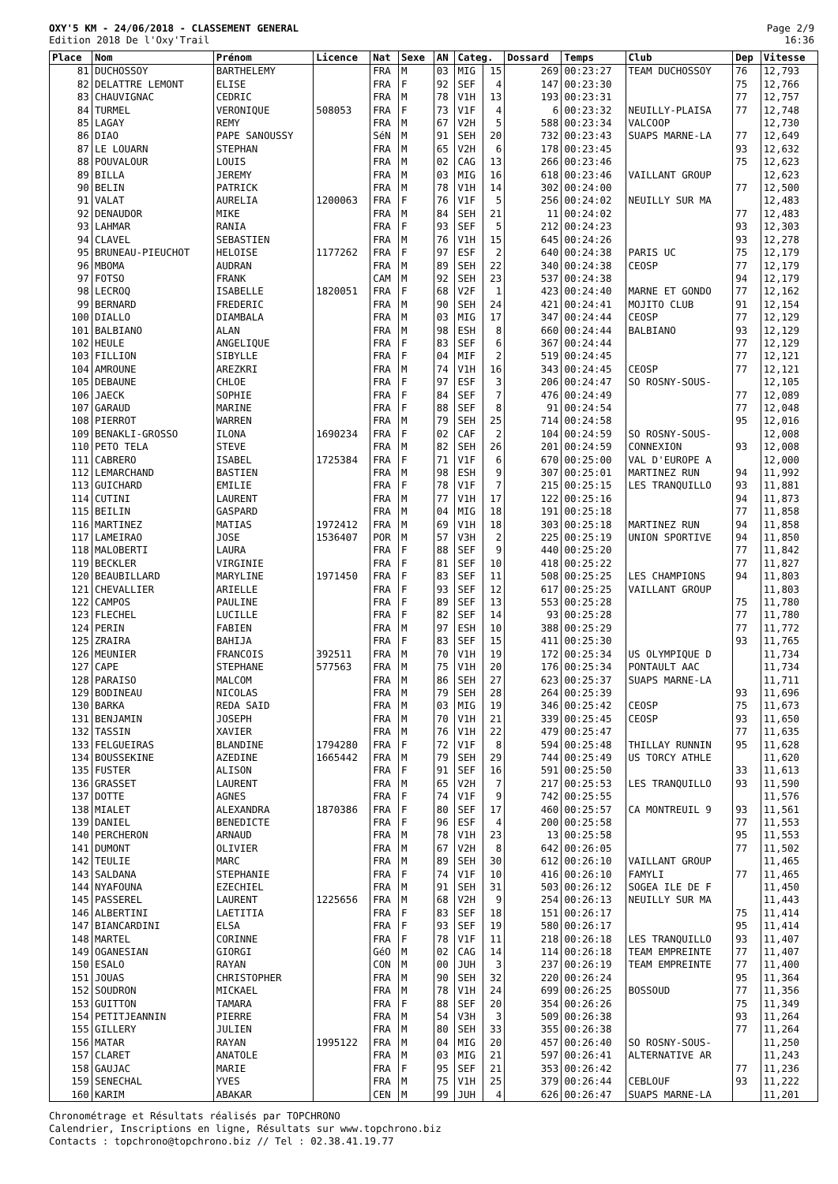OXY'5 KM - 24/06/2018 - CLASSEMENT GENERAL
Edition 2018 De l'Oxy'Trail
Page 2/9
16:36
| Place | Nom | Prénom | Licence | Nat | Sexe | AN | Categ. | | Dossard | Temps | Club | Dep | Vitesse |
| --- | --- | --- | --- | --- | --- | --- | --- | --- | --- | --- | --- | --- | --- |
| 81 | DUCHOSSOY | BARTHELEMY | | FRA | M | 03 | MIG | 15 | 269 | 00:23:27 | TEAM DUCHOSSOY | 76 | 12,793 |
| 82 | DELATTRE LEMONT | ELISE | | FRA | F | 92 | SEF | 4 | 147 | 00:23:30 | | 75 | 12,766 |
| 83 | CHAUVIGNAC | CEDRIC | | FRA | M | 78 | V1H | 13 | 193 | 00:23:31 | | 77 | 12,757 |
| 84 | TURMEL | VERONIQUE | 508053 | FRA | F | 73 | V1F | 4 | 6 | 00:23:32 | NEUILLY-PLAISA | 77 | 12,748 |
| 85 | LAGAY | REMY | | FRA | M | 67 | V2H | 5 | 588 | 00:23:34 | VALCOOP | | 12,730 |
| 86 | DIAO | PAPE SANOUSSY | | SéN | M | 91 | SEH | 20 | 732 | 00:23:43 | SUAPS MARNE-LA | 77 | 12,649 |
| 87 | LE LOUARN | STEPHAN | | FRA | M | 65 | V2H | 6 | 178 | 00:23:45 | | 93 | 12,632 |
| 88 | POUVALOUR | LOUIS | | FRA | M | 02 | CAG | 13 | 266 | 00:23:46 | | 75 | 12,623 |
| 89 | BILLA | JEREMY | | FRA | M | 03 | MIG | 16 | 618 | 00:23:46 | VAILLANT GROUP | | 12,623 |
| 90 | BELIN | PATRICK | | FRA | M | 78 | V1H | 14 | 302 | 00:24:00 | | 77 | 12,500 |
| 91 | VALAT | AURELIA | 1200063 | FRA | F | 76 | V1F | 5 | 256 | 00:24:02 | NEUILLY SUR MA | | 12,483 |
| 92 | DENAUDOR | MIKE | | FRA | M | 84 | SEH | 21 | 11 | 00:24:02 | | 77 | 12,483 |
| 93 | LAHMAR | RANIA | | FRA | F | 93 | SEF | 5 | 212 | 00:24:23 | | 93 | 12,303 |
| 94 | CLAVEL | SEBASTIEN | | FRA | M | 76 | V1H | 15 | 645 | 00:24:26 | | 93 | 12,278 |
| 95 | BRUNEAU-PIEUCHOT | HELOISE | 1177262 | FRA | F | 97 | ESF | 2 | 640 | 00:24:38 | PARIS UC | 75 | 12,179 |
| 96 | MBOMA | AUDRAN | | FRA | M | 89 | SEH | 22 | 340 | 00:24:38 | CEOSP | 77 | 12,179 |
| 97 | FOTSO | FRANK | | CAM | M | 92 | SEH | 23 | 537 | 00:24:38 | | 94 | 12,179 |
| 98 | LECROQ | ISABELLE | 1820051 | FRA | F | 68 | V2F | 1 | 423 | 00:24:40 | MARNE ET GONDO | 77 | 12,162 |
| 99 | BERNARD | FREDERIC | | FRA | M | 90 | SEH | 24 | 421 | 00:24:41 | MOJITO CLUB | 91 | 12,154 |
| 100 | DIALLO | DIAMBALA | | FRA | M | 03 | MIG | 17 | 347 | 00:24:44 | CEOSP | 77 | 12,129 |
| 101 | BALBIANO | ALAN | | FRA | M | 98 | ESH | 8 | 660 | 00:24:44 | BALBIANO | 93 | 12,129 |
| 102 | HEULE | ANGELIQUE | | FRA | F | 83 | SEF | 6 | 367 | 00:24:44 | | 77 | 12,129 |
| 103 | FILLION | SIBYLLE | | FRA | F | 04 | MIF | 2 | 519 | 00:24:45 | | 77 | 12,121 |
| 104 | AMROUNE | AREZKRI | | FRA | M | 74 | V1H | 16 | 343 | 00:24:45 | CEOSP | 77 | 12,121 |
| 105 | DEBAUNE | CHLOE | | FRA | F | 97 | ESF | 3 | 206 | 00:24:47 | SO ROSNY-SOUS- | | 12,105 |
| 106 | JAECK | SOPHIE | | FRA | F | 84 | SEF | 7 | 476 | 00:24:49 | | 77 | 12,089 |
| 107 | GARAUD | MARINE | | FRA | F | 88 | SEF | 8 | 91 | 00:24:54 | | 77 | 12,048 |
| 108 | PIERROT | WARREN | | FRA | M | 79 | SEH | 25 | 714 | 00:24:58 | | 95 | 12,016 |
| 109 | BENAKLI-GROSSO | ILONA | 1690234 | FRA | F | 02 | CAF | 2 | 104 | 00:24:59 | SO ROSNY-SOUS- | | 12,008 |
| 110 | PETO TELA | STEVE | | FRA | M | 82 | SEH | 26 | 201 | 00:24:59 | CONNEXION | 93 | 12,008 |
| 111 | CABRERO | ISABEL | 1725384 | FRA | F | 71 | V1F | 6 | 670 | 00:25:00 | VAL D'EUROPE A | | 12,000 |
| 112 | LEMARCHAND | BASTIEN | | FRA | M | 98 | ESH | 9 | 307 | 00:25:01 | MARTINEZ RUN | 94 | 11,992 |
| 113 | GUICHARD | EMILIE | | FRA | F | 78 | V1F | 7 | 215 | 00:25:15 | LES TRANQUILLO | 93 | 11,881 |
| 114 | CUTINI | LAURENT | | FRA | M | 77 | V1H | 17 | 122 | 00:25:16 | | 94 | 11,873 |
| 115 | BEILIN | GASPARD | | FRA | M | 04 | MIG | 18 | 191 | 00:25:18 | | 77 | 11,858 |
| 116 | MARTINEZ | MATIAS | 1972412 | FRA | M | 69 | V1H | 18 | 303 | 00:25:18 | MARTINEZ RUN | 94 | 11,858 |
| 117 | LAMEIRAO | JOSE | 1536407 | POR | M | 57 | V3H | 2 | 225 | 00:25:19 | UNION SPORTIVE | 94 | 11,850 |
| 118 | MALOBERTI | LAURA | | FRA | F | 88 | SEF | 9 | 440 | 00:25:20 | | 77 | 11,842 |
| 119 | BECKLER | VIRGINIE | | FRA | F | 81 | SEF | 10 | 418 | 00:25:22 | | 77 | 11,827 |
| 120 | BEAUBILLARD | MARYLINE | 1971450 | FRA | F | 83 | SEF | 11 | 508 | 00:25:25 | LES CHAMPIONS | 94 | 11,803 |
| 121 | CHEVALLIER | ARIELLE | | FRA | F | 93 | SEF | 12 | 617 | 00:25:25 | VAILLANT GROUP | | 11,803 |
| 122 | CAMPOS | PAULINE | | FRA | F | 89 | SEF | 13 | 553 | 00:25:28 | | 75 | 11,780 |
| 123 | FLECHEL | LUCILLE | | FRA | F | 82 | SEF | 14 | 93 | 00:25:28 | | 77 | 11,780 |
| 124 | PERIN | FABIEN | | FRA | M | 97 | ESH | 10 | 388 | 00:25:29 | | 77 | 11,772 |
| 125 | ZRAIRA | BAHIJA | | FRA | F | 83 | SEF | 15 | 411 | 00:25:30 | | 93 | 11,765 |
| 126 | MEUNIER | FRANCOIS | 392511 | FRA | M | 70 | V1H | 19 | 172 | 00:25:34 | US OLYMPIQUE D | | 11,734 |
| 127 | CAPE | STEPHANE | 577563 | FRA | M | 75 | V1H | 20 | 176 | 00:25:34 | PONTAULT AAC | | 11,734 |
| 128 | PARAISO | MALCOM | | FRA | M | 86 | SEH | 27 | 623 | 00:25:37 | SUAPS MARNE-LA | | 11,711 |
| 129 | BODINEAU | NICOLAS | | FRA | M | 79 | SEH | 28 | 264 | 00:25:39 | | 93 | 11,696 |
| 130 | BARKA | REDA SAID | | FRA | M | 03 | MIG | 19 | 346 | 00:25:42 | CEOSP | 75 | 11,673 |
| 131 | BENJAMIN | JOSEPH | | FRA | M | 70 | V1H | 21 | 339 | 00:25:45 | CEOSP | 93 | 11,650 |
| 132 | TASSIN | XAVIER | | FRA | M | 76 | V1H | 22 | 479 | 00:25:47 | | 77 | 11,635 |
| 133 | FELGUEIRAS | BLANDINE | 1794280 | FRA | F | 72 | V1F | 8 | 594 | 00:25:48 | THILLAY RUNNIN | 95 | 11,628 |
| 134 | BOUSSEKINE | AZEDINE | 1665442 | FRA | M | 79 | SEH | 29 | 744 | 00:25:49 | US TORCY ATHLE | | 11,620 |
| 135 | FUSTER | ALISON | | FRA | F | 91 | SEF | 16 | 591 | 00:25:50 | | 33 | 11,613 |
| 136 | GRASSET | LAURENT | | FRA | M | 65 | V2H | 7 | 217 | 00:25:53 | LES TRANQUILLO | 93 | 11,590 |
| 137 | DOTTE | AGNES | | FRA | F | 74 | V1F | 9 | 742 | 00:25:55 | | | 11,576 |
| 138 | MIALET | ALEXANDRA | 1870386 | FRA | F | 80 | SEF | 17 | 460 | 00:25:57 | CA MONTREUIL 9 | 93 | 11,561 |
| 139 | DANIEL | BENEDICTE | | FRA | F | 96 | ESF | 4 | 200 | 00:25:58 | | 77 | 11,553 |
| 140 | PERCHERON | ARNAUD | | FRA | M | 78 | V1H | 23 | 13 | 00:25:58 | | 95 | 11,553 |
| 141 | DUMONT | OLIVIER | | FRA | M | 67 | V2H | 8 | 642 | 00:26:05 | | 77 | 11,502 |
| 142 | TEULIE | MARC | | FRA | M | 89 | SEH | 30 | 612 | 00:26:10 | VAILLANT GROUP | | 11,465 |
| 143 | SALDANA | STEPHANIE | | FRA | F | 74 | V1F | 10 | 416 | 00:26:10 | FAMYLI | 77 | 11,465 |
| 144 | NYAFOUNA | EZECHIEL | | FRA | M | 91 | SEH | 31 | 503 | 00:26:12 | SOGEA ILE DE F | | 11,450 |
| 145 | PASSEREL | LAURENT | 1225656 | FRA | M | 68 | V2H | 9 | 254 | 00:26:13 | NEUILLY SUR MA | | 11,443 |
| 146 | ALBERTINI | LAETITIA | | FRA | F | 83 | SEF | 18 | 151 | 00:26:17 | | 75 | 11,414 |
| 147 | BIANCARDINI | ELSA | | FRA | F | 93 | SEF | 19 | 580 | 00:26:17 | | 95 | 11,414 |
| 148 | MARTEL | CORINNE | | FRA | F | 78 | V1F | 11 | 218 | 00:26:18 | LES TRANQUILLO | 93 | 11,407 |
| 149 | OGANESIAN | GIORGI | | GéO | M | 02 | CAG | 14 | 114 | 00:26:18 | TEAM EMPREINTE | 77 | 11,407 |
| 150 | ESALO | RAYAN | | CON | M | 00 | JUH | 3 | 237 | 00:26:19 | TEAM EMPREINTE | 77 | 11,400 |
| 151 | JOUAS | CHRISTOPHER | | FRA | M | 90 | SEH | 32 | 220 | 00:26:24 | | 95 | 11,364 |
| 152 | SOUDRON | MICKAEL | | FRA | M | 78 | V1H | 24 | 699 | 00:26:25 | BOSSOUD | 77 | 11,356 |
| 153 | GUITTON | TAMARA | | FRA | F | 88 | SEF | 20 | 354 | 00:26:26 | | 75 | 11,349 |
| 154 | PETITJEANNIN | PIERRE | | FRA | M | 54 | V3H | 3 | 509 | 00:26:38 | | 93 | 11,264 |
| 155 | GILLERY | JULIEN | | FRA | M | 80 | SEH | 33 | 355 | 00:26:38 | | 77 | 11,264 |
| 156 | MATAR | RAYAN | 1995122 | FRA | M | 04 | MIG | 20 | 457 | 00:26:40 | SO ROSNY-SOUS- | | 11,250 |
| 157 | CLARET | ANATOLE | | FRA | M | 03 | MIG | 21 | 597 | 00:26:41 | ALTERNATIVE AR | | 11,243 |
| 158 | GAUJAC | MARIE | | FRA | F | 95 | SEF | 21 | 353 | 00:26:42 | | 77 | 11,236 |
| 159 | SENECHAL | YVES | | FRA | M | 75 | V1H | 25 | 379 | 00:26:44 | CEBLOUF | 93 | 11,222 |
| 160 | KARIM | ABAKAR | | CEN | M | 99 | JUH | 4 | 626 | 00:26:47 | SUAPS MARNE-LA | | 11,201 |
Chronométrage et Résultats réalisés par TOPCHRONO
Calendrier, Inscriptions en ligne, Résultats sur www.topchrono.biz
Contacts : topchrono@topchrono.biz // Tel : 02.38.41.19.77